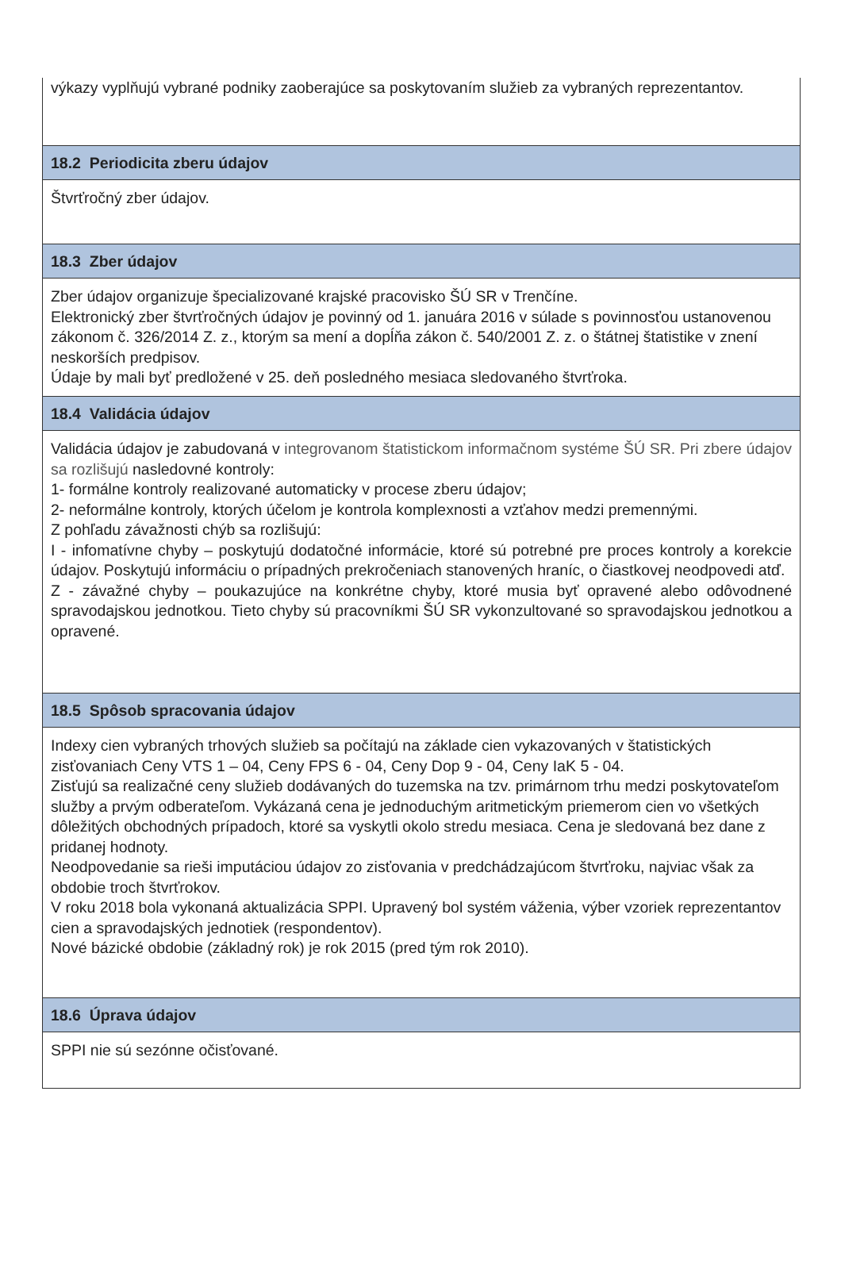výkazy vyplňujú vybrané podniky zaoberajúce sa poskytovaním služieb za vybraných reprezentantov.
18.2 Periodicita zberu údajov
Štvrťročný zber údajov.
18.3 Zber údajov
Zber údajov organizuje špecializované krajské pracovisko ŠÚ SR v Trenčíne.
Elektronický zber štvrťročných údajov je povinný od 1. januára 2016 v súlade s povinnosťou ustanovenou zákonom č. 326/2014 Z. z., ktorým sa mení a dopĺňa zákon č. 540/2001 Z. z. o štátnej štatistike v znení neskorších predpisov.
Údaje by mali byť predložené v 25. deň posledného mesiaca sledovaného štvrťroka.
18.4 Validácia údajov
Validácia údajov je zabudovaná v integrovanom štatistickom informačnom systéme ŠÚ SR. Pri zbere údajov sa rozlišujú nasledovné kontroly:
1- formálne kontroly realizované automaticky v procese zberu údajov;
2- neformálne kontroly, ktorých účelom je kontrola komplexnosti a vzťahov medzi premennými.
Z pohľadu závažnosti chýb sa rozlišujú:
I - infomatívne chyby – poskytujú dodatočné informácie, ktoré sú potrebné pre proces kontroly a korekcie údajov. Poskytujú informáciu o prípadných prekročeniach stanovených hraníc, o čiastkovej neodpovedi atď.
Z - závažné chyby – poukazujúce na konkrétne chyby, ktoré musia byť opravené alebo odôvodnené spravodajskou jednotkou. Tieto chyby sú pracovníkmi ŠÚ SR vykonzultované so spravodajskou jednotkou a opravené.
18.5 Spôsob spracovania údajov
Indexy cien vybraných trhových služieb sa počítajú na základe cien vykazovaných v štatistických zisťovaniach Ceny VTS 1 – 04, Ceny FPS 6 - 04, Ceny Dop 9 - 04, Ceny IaK 5 - 04.
Zisťujú sa realizačné ceny služieb dodávaných do tuzemska na tzv. primárnom trhu medzi poskytovateľom služby a prvým odberateľom. Vykázaná cena je jednoduchým aritmetickým priemerom cien vo všetkých dôležitých obchodných prípadoch, ktoré sa vyskytli okolo stredu mesiaca. Cena je sledovaná bez dane z pridanej hodnoty.
Neodpovedanie sa rieši imputáciou údajov zo zisťovania v predchádzajúcom štvrťroku, najviac však za obdobie troch štvrťrokov.
V roku 2018 bola vykonaná aktualizácia SPPI. Upravený bol systém váženia, výber vzoriek reprezentantov cien a spravodajských jednotiek (respondentov).
Nové bázické obdobie (základný rok) je rok 2015 (pred tým rok 2010).
18.6 Úprava údajov
SPPI nie sú sezónne očisťované.